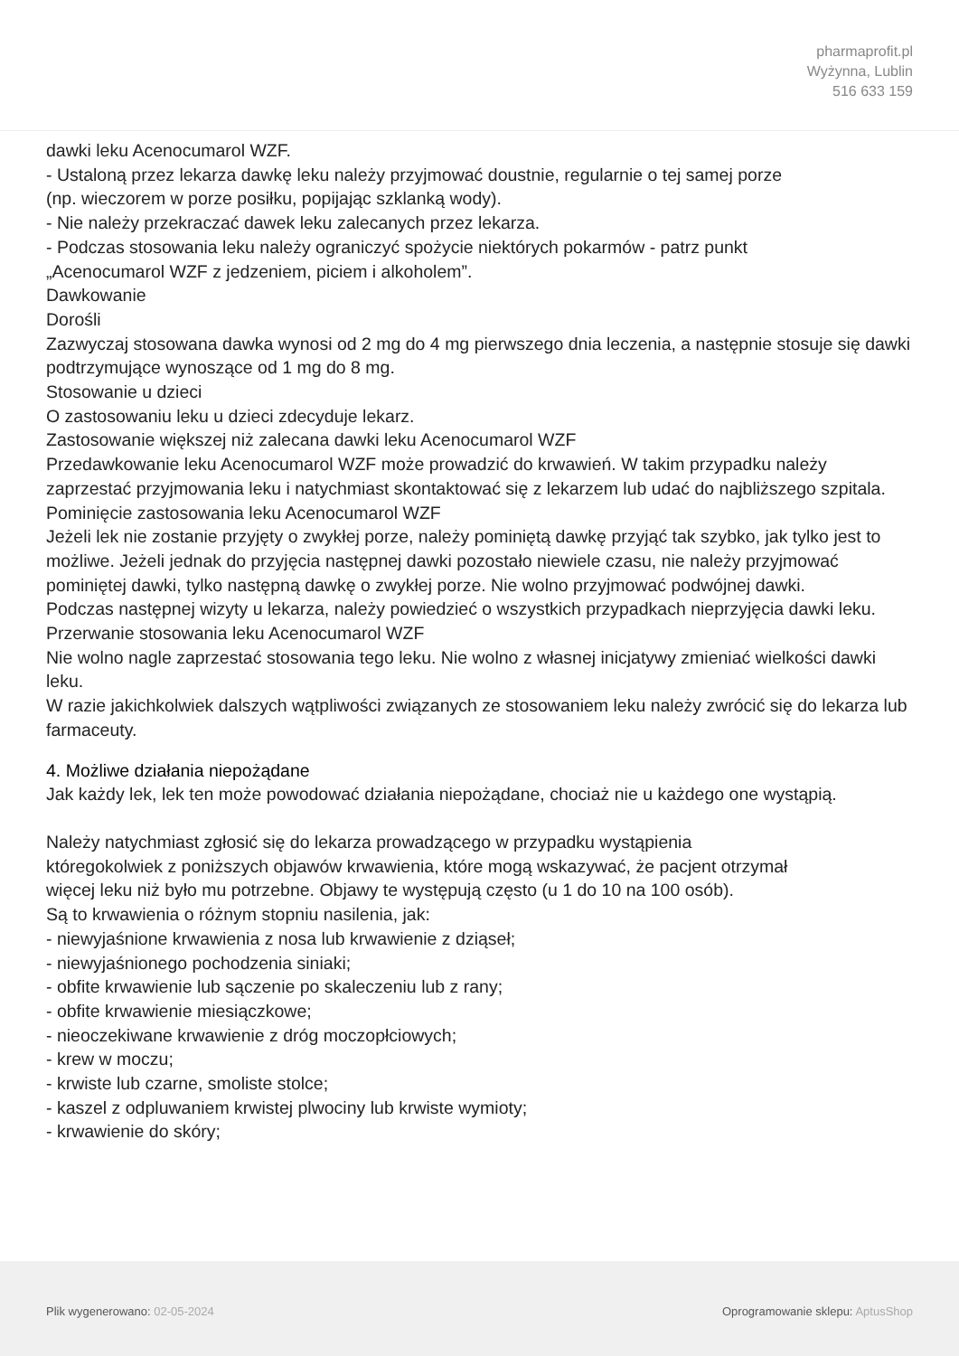pharmaprofit.pl
Wyżynna, Lublin
516 633 159
dawki leku Acenocumarol WZF.
- Ustaloną przez lekarza dawkę leku należy przyjmować doustnie, regularnie o tej samej porze
(np. wieczorem w porze posiłku, popijając szklanką wody).
- Nie należy przekraczać dawek leku zalecanych przez lekarza.
- Podczas stosowania leku należy ograniczyć spożycie niektórych pokarmów - patrz punkt
„Acenocumarol WZF z jedzeniem, piciem i alkoholem”.
Dawkowanie
Dorośli
Zazwyczaj stosowana dawka wynosi od 2 mg do 4 mg pierwszego dnia leczenia, a następnie stosuje się dawki podtrzymujące wynoszące od 1 mg do 8 mg.
Stosowanie u dzieci
O zastosowaniu leku u dzieci zdecyduje lekarz.
Zastosowanie większej niż zalecana dawki leku Acenocumarol WZF
Przedawkowanie leku Acenocumarol WZF może prowadzić do krwawień. W takim przypadku należy zaprzestać przyjmowania leku i natychmiast skontaktować się z lekarzem lub udać do najbliższego szpitala.
Pominięcie zastosowania leku Acenocumarol WZF
Jeżeli lek nie zostanie przyjęty o zwykłej porze, należy pominiętą dawkę przyjąć tak szybko, jak tylko jest to możliwe. Jeżeli jednak do przyjęcia następnej dawki pozostało niewiele czasu, nie należy przyjmować pominiętej dawki, tylko następną dawkę o zwykłej porze. Nie wolno przyjmować podwójnej dawki.
Podczas następnej wizyty u lekarza, należy powiedzieć o wszystkich przypadkach nieprzyjęcia dawki leku.
Przerwanie stosowania leku Acenocumarol WZF
Nie wolno nagle zaprzestać stosowania tego leku. Nie wolno z własnej inicjatywy zmieniać wielkości dawki leku.
W razie jakichkolwiek dalszych wątpliwości związanych ze stosowaniem leku należy zwrócić się do lekarza lub farmaceuty.
4. Możliwe działania niepożądane
Jak każdy lek, lek ten może powodować działania niepożądane, chociaż nie u każdego one wystąpią.
Należy natychmiast zgłosić się do lekarza prowadzącego w przypadku wystąpienia
któregokolwiek z poniższych objawów krwawienia, które mogą wskazywać, że pacjent otrzymał
więcej leku niż było mu potrzebne. Objawy te występują często (u 1 do 10 na 100 osób).
Są to krwawienia o różnym stopniu nasilenia, jak:
- niewyjaśnione krwawienia z nosa lub krwawienie z dziąseł;
- niewyjaśnionego pochodzenia siniaki;
- obfite krwawienie lub sączenie po skaleczeniu lub z rany;
- obfite krwawienie miesiączkowe;
- nieoczekiwane krwawienie z dróg moczopłciowych;
- krew w moczu;
- krwiste lub czarne, smoliste stolce;
- kaszel z odpluwaniem krwistej plwociny lub krwiste wymioty;
- krwawienie do skóry;
Plik wygenerowano: 02-05-2024 Oprogramowanie sklepu: AptusShop